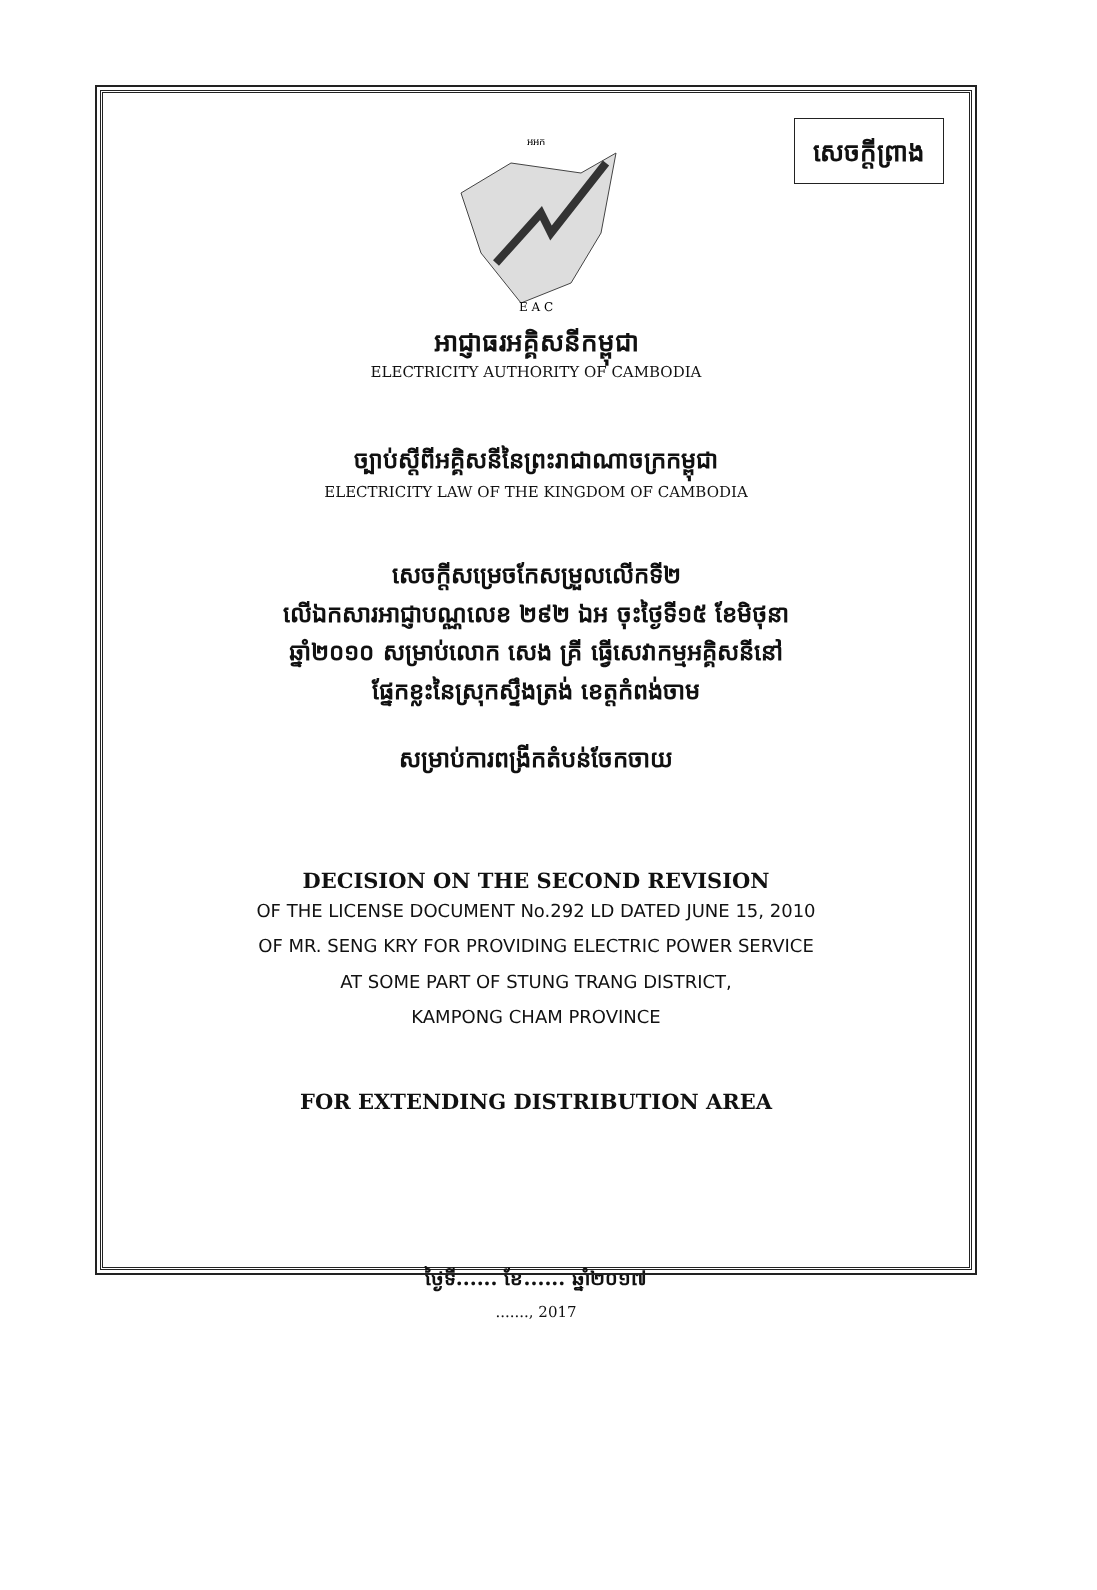សេចក្តីព្រាង
អអក
E A C
អាជ្ញាធរអគ្គិសនីកម្ពុជា
ELECTRICITY AUTHORITY OF CAMBODIA
ច្បាប់ស្តីពីអគ្គិសនីនៃព្រះរាជាណាចក្រកម្ពុជា
ELECTRICITY LAW OF THE KINGDOM OF CAMBODIA
សេចក្តីសម្រេចកែសម្រួលលើកទី២
លើឯកសារអាជ្ញាបណ្ណលេខ ២៩២ ឯអ ចុះថ្ងៃទី១៥ ខែមិថុនា
ឆ្នាំ២០១០ សម្រាប់លោក សេង គ្រី ធ្វើសេវាកម្មអគ្គិសនីនៅ
ផ្នែកខ្លះនៃស្រុកស្ទឹងត្រង់ ខេត្តកំពង់ចាម
សម្រាប់ការពង្រីកតំបន់ចែកចាយ
DECISION ON THE SECOND REVISION
OF THE LICENSE DOCUMENT No.292 LD DATED JUNE 15, 2010
OF MR. SENG KRY FOR PROVIDING ELECTRIC POWER SERVICE
AT SOME PART OF STUNG TRANG DISTRICT,
KAMPONG CHAM PROVINCE
FOR EXTENDING DISTRIBUTION AREA
ថ្ងៃទី...... ខែ...... ឆ្នាំ២០១៧
......., 2017